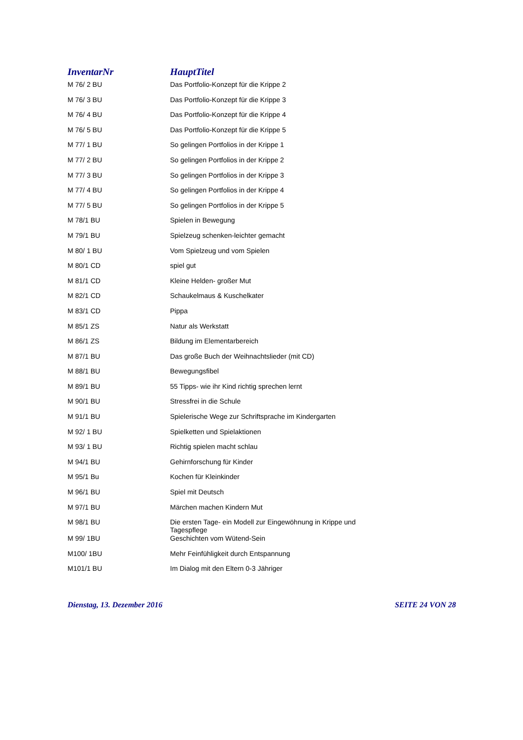| InventarNr | HauptTitel |
| --- | --- |
| M 76/ 2 BU | Das Portfolio-Konzept für die Krippe 2 |
| M 76/ 3 BU | Das Portfolio-Konzept für die Krippe 3 |
| M 76/ 4 BU | Das Portfolio-Konzept für die Krippe 4 |
| M 76/ 5 BU | Das Portfolio-Konzept für die Krippe 5 |
| M 77/ 1 BU | So gelingen Portfolios in der Krippe 1 |
| M 77/ 2 BU | So gelingen Portfolios in der Krippe 2 |
| M 77/ 3 BU | So gelingen Portfolios in der Krippe 3 |
| M 77/ 4 BU | So gelingen Portfolios in der Krippe 4 |
| M 77/ 5 BU | So gelingen Portfolios in der Krippe 5 |
| M 78/1 BU | Spielen in Bewegung |
| M 79/1 BU | Spielzeug schenken-leichter gemacht |
| M 80/ 1 BU | Vom Spielzeug und vom Spielen |
| M 80/1 CD | spiel gut |
| M 81/1 CD | Kleine Helden- großer Mut |
| M 82/1 CD | Schaukelmaus & Kuschelkater |
| M 83/1 CD | Pippa |
| M 85/1 ZS | Natur als Werkstatt |
| M 86/1 ZS | Bildung im Elementarbereich |
| M 87/1 BU | Das große Buch der Weihnachtslieder (mit CD) |
| M 88/1 BU | Bewegungsfibel |
| M 89/1 BU | 55 Tipps- wie ihr Kind richtig sprechen lernt |
| M 90/1 BU | Stressfrei in die Schule |
| M 91/1 BU | Spielerische Wege zur Schriftsprache im Kindergarten |
| M 92/ 1 BU | Spielketten und Spielaktionen |
| M 93/ 1 BU | Richtig spielen macht schlau |
| M 94/1 BU | Gehirnforschung für Kinder |
| M 95/1 Bu | Kochen für Kleinkinder |
| M 96/1 BU | Spiel mit Deutsch |
| M 97/1 BU | Märchen machen Kindern Mut |
| M 98/1 BU | Die ersten Tage- ein Modell zur Eingewöhnung in Krippe und Tagespflege |
| M 99/ 1BU | Geschichten vom Wütend-Sein |
| M100/ 1BU | Mehr Feinfühligkeit durch Entspannung |
| M101/1 BU | Im Dialog mit den Eltern 0-3 Jähriger |
Dienstag, 13. Dezember 2016 SEITE 24 VON 28